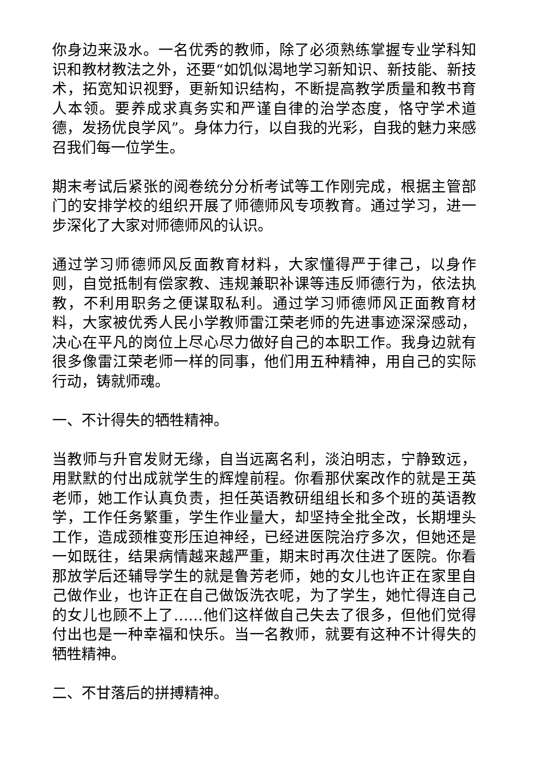你身边来汲水。一名优秀的教师，除了必须熟练掌握专业学科知识和教材教法之外，还要“如饥似渴地学习新知识、新技能、新技术，拓宽知识视野，更新知识结构，不断提高教学质量和教书育人本领。要养成求真务实和严谨自律的治学态度，恪守学术道德，发扬优良学风”。身体力行，以自我的光彩，自我的魅力来感召我们每一位学生。
期末考试后紧张的阅卷统分分析考试等工作刚完成，根据主管部门的安排学校的组织开展了师德师风专项教育。通过学习，进一步深化了大家对师德师风的认识。
通过学习师德师风反面教育材料，大家懂得严于律己，以身作则，自觉抵制有偿家教、违规兼职补课等违反师德行为，依法执教，不利用职务之便谋取私利。通过学习师德师风正面教育材料，大家被优秀人民小学教师雷江荣老师的先进事迹深深感动，决心在平凡的岗位上尽心尽力做好自己的本职工作。我身边就有很多像雷江荣老师一样的同事，他们用五种精神，用自己的实际行动，铸就师魂。
一、不计得失的牺牲精神。
当教师与升官发财无缘，自当远离名利，淡泊明志，宁静致远，用默默的付出成就学生的辉煌前程。你看那伏案改作的就是王英老师，她工作认真负责，担任英语教研组组长和多个班的英语教学，工作任务繁重，学生作业量大，却坚持全批全改，长期埋头工作，造成颈椎变形压迫神经，已经进医院治疗多次，但她还是一如既往，结果病情越来越严重，期末时再次住进了医院。你看那放学后还辅导学生的就是鲁芳老师，她的女儿也许正在家里自己做作业，也许正在自己做饭洗衣呢，为了学生，她忙得连自己的女儿也顾不上了……他们这样做自己失去了很多，但他们觉得付出也是一种幸福和快乐。当一名教师，就要有这种不计得失的牺牲精神。
二、不甘落后的拼搏精神。